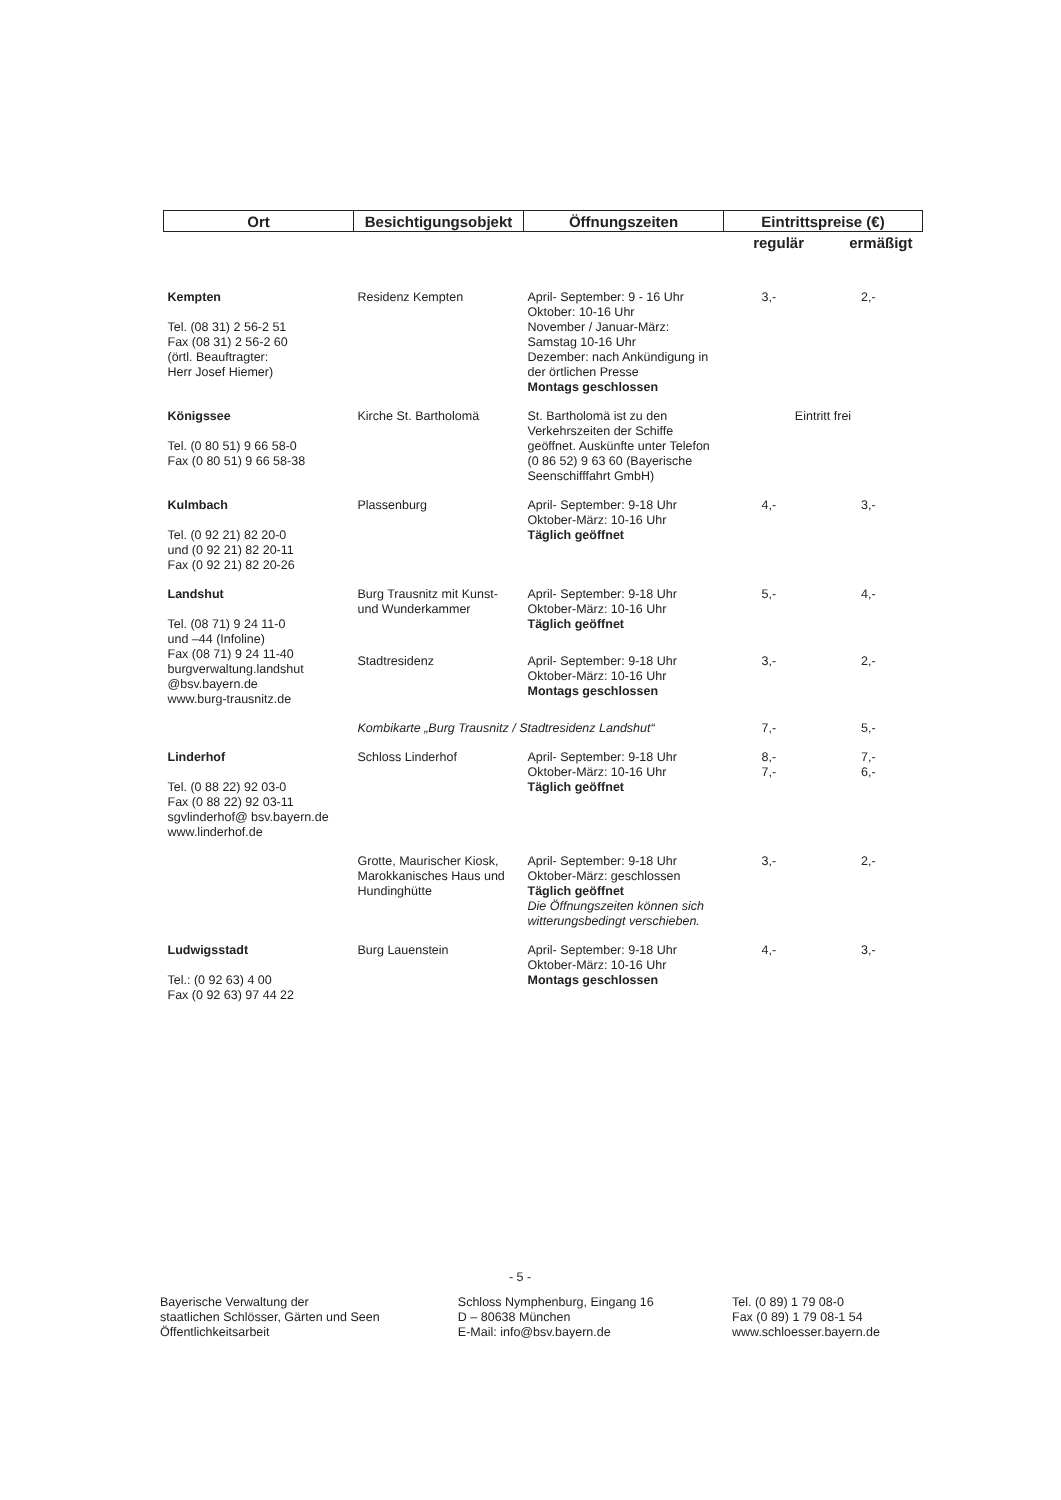| Ort | Besichtigungsobjekt | Öffnungszeiten | Eintrittspreise (€) | |
| --- | --- | --- | --- | --- |
| | | | regulär | ermäßigt |
| Kempten Tel. (08 31) 2 56-2 51 Fax (08 31) 2 56-2 60 (örtl. Beauftragter: Herr Josef Hiemer) | Residenz Kempten | April- September: 9 - 16 Uhr Oktober: 10-16 Uhr November / Januar-März: Samstag 10-16 Uhr Dezember: nach Ankündigung in der örtlichen Presse Montags geschlossen | 3,- | 2,- |
| Königssee Tel. (0 80 51) 9 66 58-0 Fax (0 80 51) 9 66 58-38 | Kirche St. Bartholomä | St. Bartholomä ist zu den Verkehrszeiten der Schiffe geöffnet. Auskünfte unter Telefon (0 86 52) 9 63 60 (Bayerische Seenschifffahrt GmbH) | Eintritt frei | |
| Kulmbach Tel. (0 92 21) 82 20-0 und (0 92 21) 82 20-11 Fax (0 92 21) 82 20-26 | Plassenburg | April- September: 9-18 Uhr Oktober-März: 10-16 Uhr Täglich geöffnet | 4,- | 3,- |
| Landshut Tel. (08 71) 9 24 11-0 und –44 (Infoline) Fax (08 71) 9 24 11-40 burgverwaltung.landshut @bsv.bayern.de www.burg-trausnitz.de | Burg Trausnitz mit Kunst- und Wunderkammer | April- September: 9-18 Uhr Oktober-März: 10-16 Uhr Täglich geöffnet | 5,- | 4,- |
| | Stadtresidenz | April- September: 9-18 Uhr Oktober-März: 10-16 Uhr Montags geschlossen | 3,- | 2,- |
| | Kombikarte „Burg Trausnitz / Stadtresidenz Landshut“ | | 7,- | 5,- |
| Linderhof Tel. (0 88 22) 92 03-0 Fax (0 88 22) 92 03-11 sgvlinderhof@ bsv.bayern.de www.linderhof.de | Schloss Linderhof | April- September: 9-18 Uhr Oktober-März: 10-16 Uhr Täglich geöffnet | 8,- 7,- | 7,- 6,- |
| | Grotte, Maurischer Kiosk, Marokkanisches Haus und Hundinghütte | April- September: 9-18 Uhr Oktober-März: geschlossen Täglich geöffnet Die Öffnungszeiten können sich witterungsbedingt verschieben. | 3,- | 2,- |
| Ludwigsstadt Tel.: (0 92 63) 4 00 Fax (0 92 63) 97 44 22 | Burg Lauenstein | April- September: 9-18 Uhr Oktober-März: 10-16 Uhr Montags geschlossen | 4,- | 3,- |
- 5 -
Bayerische Verwaltung der
staatlichen Schlösser, Gärten und Seen
Öffentlichkeitsarbeit
Schloss Nymphenburg, Eingang 16
D – 80638 München
E-Mail: info@bsv.bayern.de
Tel. (0 89) 1 79 08-0
Fax (0 89) 1 79 08-1 54
www.schloesser.bayern.de